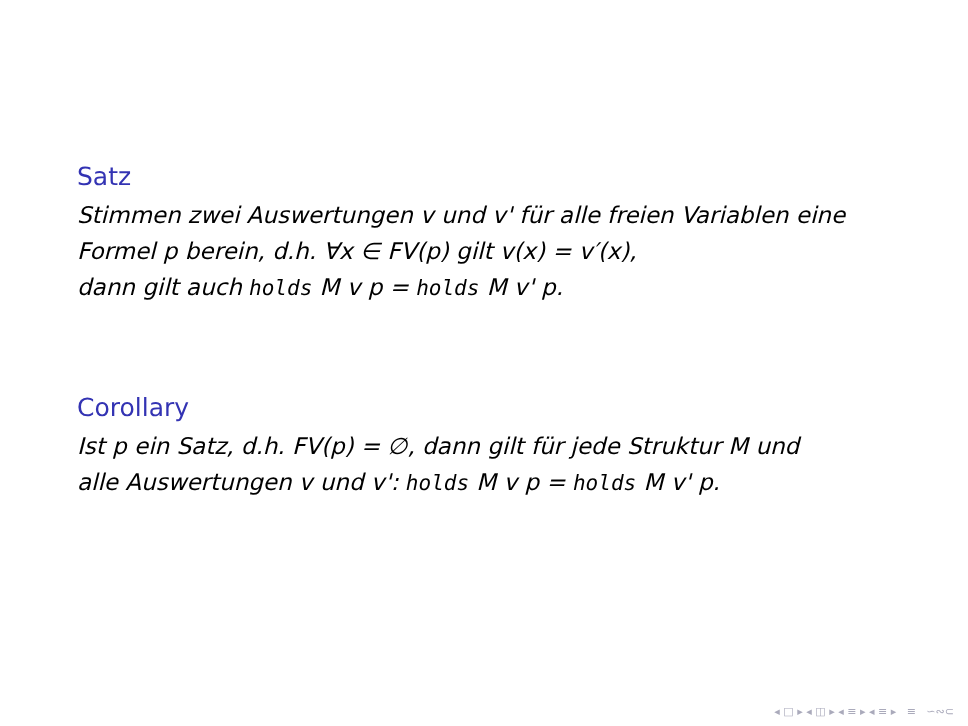Satz
Stimmen zwei Auswertungen v und v' für alle freien Variablen eine
Formel p berein, d.h. ∀x ∈ FV(p) gilt v(x) = v′(x),
dann gilt auch holds M v p = holds M v' p.
Corollary
Ist p ein Satz, d.h. FV(p) = ∅, dann gilt für jede Struktur M und
alle Auswertungen v und v': holds M v p = holds M v' p.
◂ □ ▸ ◂ ◫ ▸ ◂ ≡ ▸ ◂ ≡ ▸ ≡ ∽∾⊂